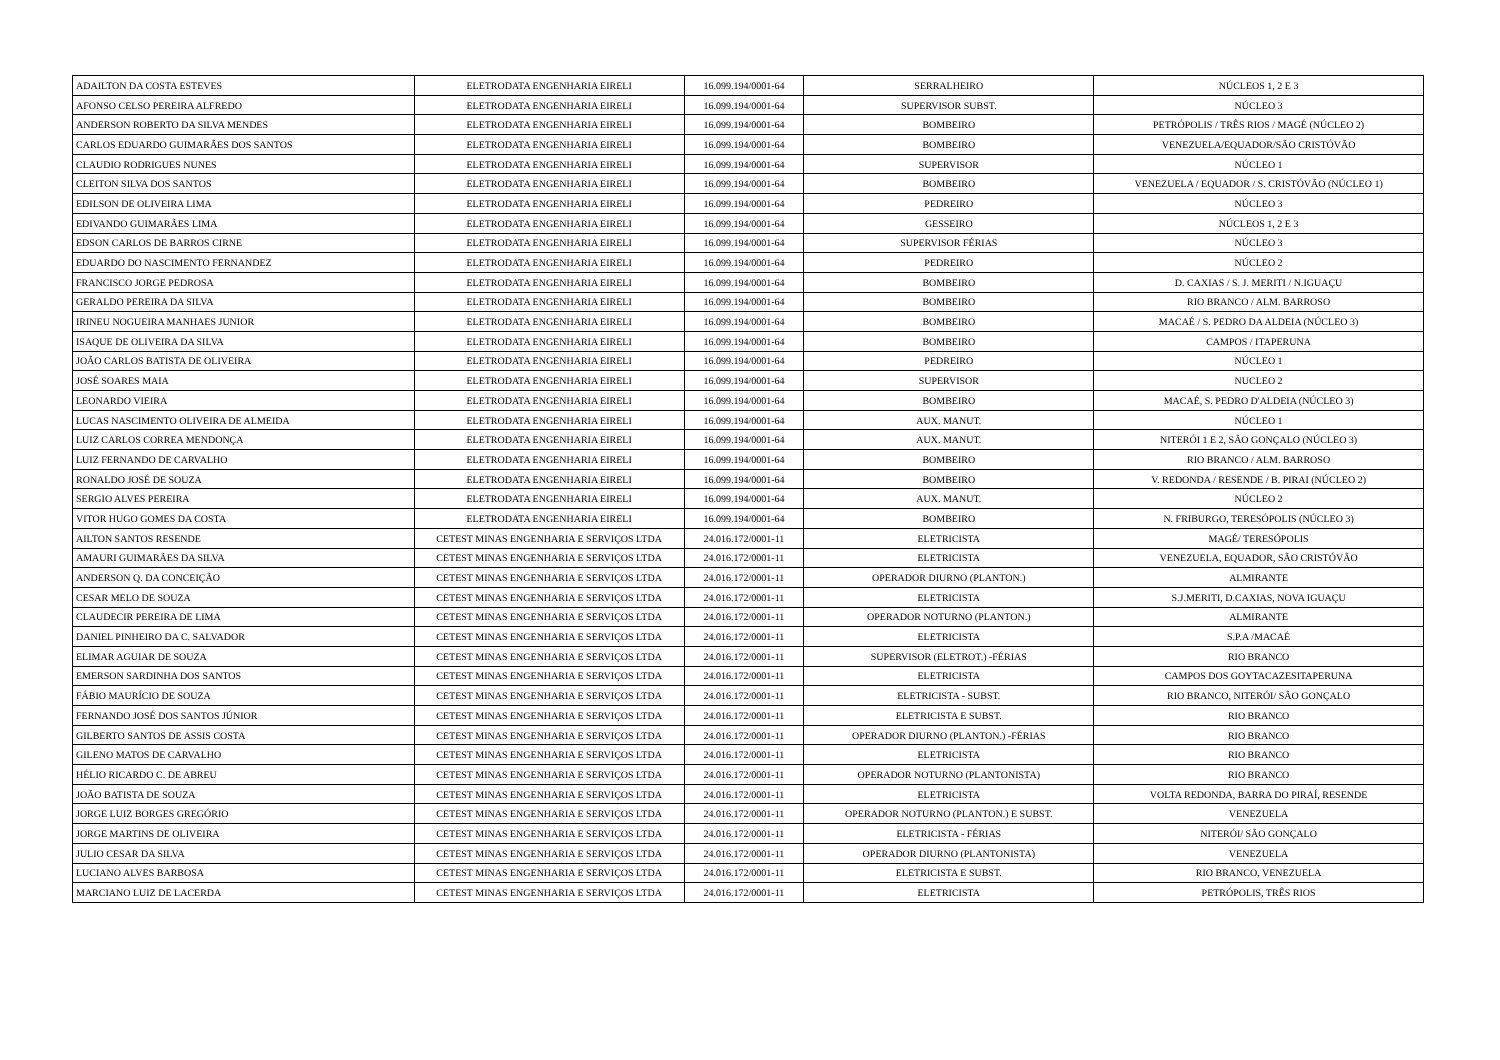| ADAILTON DA COSTA ESTEVES | ELETRODATA ENGENHARIA EIRELI | 16.099.194/0001-64 | SERRALHEIRO | NÚCLEOS 1, 2 E 3 |
| AFONSO CELSO PEREIRA ALFREDO | ELETRODATA ENGENHARIA EIRELI | 16.099.194/0001-64 | SUPERVISOR SUBST. | NÚCLEO 3 |
| ANDERSON ROBERTO DA SILVA MENDES | ELETRODATA ENGENHARIA EIRELI | 16.099.194/0001-64 | BOMBEIRO | PETRÓPOLIS / TRÊS RIOS / MAGÉ (NÚCLEO 2) |
| CARLOS EDUARDO GUIMARÃES DOS SANTOS | ELETRODATA ENGENHARIA EIRELI | 16.099.194/0001-64 | BOMBEIRO | VENEZUELA/EQUADOR/SÃO CRISTÓVÃO |
| CLAUDIO RODRIGUES NUNES | ELETRODATA ENGENHARIA EIRELI | 16.099.194/0001-64 | SUPERVISOR | NÚCLEO 1 |
| CLEITON SILVA DOS SANTOS | ELETRODATA ENGENHARIA EIRELI | 16.099.194/0001-64 | BOMBEIRO | VENEZUELA / EQUADOR / S. CRISTÓVÃO (NÚCLEO 1) |
| EDILSON DE OLIVEIRA LIMA | ELETRODATA ENGENHARIA EIRELI | 16.099.194/0001-64 | PEDREIRO | NÚCLEO 3 |
| EDIVANDO GUIMARÃES LIMA | ELETRODATA ENGENHARIA EIRELI | 16.099.194/0001-64 | GESSEIRO | NÚCLEOS 1, 2 E 3 |
| EDSON CARLOS DE BARROS CIRNE | ELETRODATA ENGENHARIA EIRELI | 16.099.194/0001-64 | SUPERVISOR FÉRIAS | NÚCLEO 3 |
| EDUARDO DO NASCIMENTO FERNANDEZ | ELETRODATA ENGENHARIA EIRELI | 16.099.194/0001-64 | PEDREIRO | NÚCLEO 2 |
| FRANCISCO JORGE PEDROSA | ELETRODATA ENGENHARIA EIRELI | 16.099.194/0001-64 | BOMBEIRO | D. CAXIAS / S. J. MERITI / N.IGUAÇU |
| GERALDO PEREIRA DA SILVA | ELETRODATA ENGENHARIA EIRELI | 16.099.194/0001-64 | BOMBEIRO | RIO BRANCO / ALM. BARROSO |
| IRINEU NOGUEIRA MANHAES JUNIOR | ELETRODATA ENGENHARIA EIRELI | 16.099.194/0001-64 | BOMBEIRO | MACAÉ / S. PEDRO DA ALDEIA (NÚCLEO 3) |
| ISAQUE DE OLIVEIRA DA SILVA | ELETRODATA ENGENHARIA EIRELI | 16.099.194/0001-64 | BOMBEIRO | CAMPOS / ITAPERUNA |
| JOÃO CARLOS BATISTA DE OLIVEIRA | ELETRODATA ENGENHARIA EIRELI | 16.099.194/0001-64 | PEDREIRO | NÚCLEO 1 |
| JOSÉ SOARES MAIA | ELETRODATA ENGENHARIA EIRELI | 16.099.194/0001-64 | SUPERVISOR | NUCLEO 2 |
| LEONARDO VIEIRA | ELETRODATA ENGENHARIA EIRELI | 16.099.194/0001-64 | BOMBEIRO | MACAÉ, S. PEDRO D'ALDEIA (NÚCLEO 3) |
| LUCAS NASCIMENTO OLIVEIRA DE ALMEIDA | ELETRODATA ENGENHARIA EIRELI | 16.099.194/0001-64 | AUX. MANUT. | NÚCLEO 1 |
| LUIZ CARLOS CORREA MENDONÇA | ELETRODATA ENGENHARIA EIRELI | 16.099.194/0001-64 | AUX. MANUT. | NITERÓI 1 E 2, SÃO GONÇALO (NÚCLEO 3) |
| LUIZ FERNANDO DE CARVALHO | ELETRODATA ENGENHARIA EIRELI | 16.099.194/0001-64 | BOMBEIRO | RIO BRANCO / ALM. BARROSO |
| RONALDO JOSÉ DE SOUZA | ELETRODATA ENGENHARIA EIRELI | 16.099.194/0001-64 | BOMBEIRO | V. REDONDA / RESENDE / B. PIRAI (NÚCLEO 2) |
| SERGIO ALVES PEREIRA | ELETRODATA ENGENHARIA EIRELI | 16.099.194/0001-64 | AUX. MANUT. | NÚCLEO 2 |
| VITOR HUGO GOMES DA COSTA | ELETRODATA ENGENHARIA EIRELI | 16.099.194/0001-64 | BOMBEIRO | N. FRIBURGO, TERESÓPOLIS (NÚCLEO 3) |
| AILTON SANTOS RESENDE | CETEST MINAS ENGENHARIA E SERVIÇOS LTDA | 24.016.172/0001-11 | ELETRICISTA | MAGÉ/ TERESÓPOLIS |
| AMAURI GUIMARÃES DA SILVA | CETEST MINAS ENGENHARIA E SERVIÇOS LTDA | 24.016.172/0001-11 | ELETRICISTA | VENEZUELA, EQUADOR, SÃO CRISTÓVÃO |
| ANDERSON Q. DA CONCEIÇÃO | CETEST MINAS ENGENHARIA E SERVIÇOS LTDA | 24.016.172/0001-11 | OPERADOR DIURNO (PLANTON.) | ALMIRANTE |
| CESAR MELO DE SOUZA | CETEST MINAS ENGENHARIA E SERVIÇOS LTDA | 24.016.172/0001-11 | ELETRICISTA | S.J.MERITI, D.CAXIAS, NOVA IGUAÇU |
| CLAUDECIR PEREIRA DE LIMA | CETEST MINAS ENGENHARIA E SERVIÇOS LTDA | 24.016.172/0001-11 | OPERADOR NOTURNO (PLANTON.) | ALMIRANTE |
| DANIEL PINHEIRO DA C. SALVADOR | CETEST MINAS ENGENHARIA E SERVIÇOS LTDA | 24.016.172/0001-11 | ELETRICISTA | S.P.A /MACAÉ |
| ELIMAR AGUIAR DE SOUZA | CETEST MINAS ENGENHARIA E SERVIÇOS LTDA | 24.016.172/0001-11 | SUPERVISOR (ELETROT.) -FÉRIAS | RIO BRANCO |
| EMERSON SARDINHA DOS SANTOS | CETEST MINAS ENGENHARIA E SERVIÇOS LTDA | 24.016.172/0001-11 | ELETRICISTA | CAMPOS DOS GOYTACAZESITAPERUNA |
| FÁBIO MAURÍCIO DE SOUZA | CETEST MINAS ENGENHARIA E SERVIÇOS LTDA | 24.016.172/0001-11 | ELETRICISTA - SUBST. | RIO BRANCO, NITERÓI/ SÃO GONÇALO |
| FERNANDO JOSÉ DOS SANTOS JÚNIOR | CETEST MINAS ENGENHARIA E SERVIÇOS LTDA | 24.016.172/0001-11 | ELETRICISTA E SUBST. | RIO BRANCO |
| GILBERTO SANTOS DE ASSIS COSTA | CETEST MINAS ENGENHARIA E SERVIÇOS LTDA | 24.016.172/0001-11 | OPERADOR DIURNO (PLANTON.) -FÉRIAS | RIO BRANCO |
| GILENO MATOS DE CARVALHO | CETEST MINAS ENGENHARIA E SERVIÇOS LTDA | 24.016.172/0001-11 | ELETRICISTA | RIO BRANCO |
| HÉLIO RICARDO C. DE ABREU | CETEST MINAS ENGENHARIA E SERVIÇOS LTDA | 24.016.172/0001-11 | OPERADOR NOTURNO (PLANTONISTA) | RIO BRANCO |
| JOÃO BATISTA DE SOUZA | CETEST MINAS ENGENHARIA E SERVIÇOS LTDA | 24.016.172/0001-11 | ELETRICISTA | VOLTA REDONDA, BARRA DO PIRAÍ, RESENDE |
| JORGE LUIZ BORGES GREGÓRIO | CETEST MINAS ENGENHARIA E SERVIÇOS LTDA | 24.016.172/0001-11 | OPERADOR NOTURNO (PLANTON.) E SUBST. | VENEZUELA |
| JORGE MARTINS DE OLIVEIRA | CETEST MINAS ENGENHARIA E SERVIÇOS LTDA | 24.016.172/0001-11 | ELETRICISTA - FÉRIAS | NITERÓI/ SÃO GONÇALO |
| JULIO CESAR DA SILVA | CETEST MINAS ENGENHARIA E SERVIÇOS LTDA | 24.016.172/0001-11 | OPERADOR DIURNO (PLANTONISTA) | VENEZUELA |
| LUCIANO ALVES BARBOSA | CETEST MINAS ENGENHARIA E SERVIÇOS LTDA | 24.016.172/0001-11 | ELETRICISTA E SUBST. | RIO BRANCO, VENEZUELA |
| MARCIANO LUIZ DE LACERDA | CETEST MINAS ENGENHARIA E SERVIÇOS LTDA | 24.016.172/0001-11 | ELETRICISTA | PETRÓPOLIS, TRÊS RIOS |